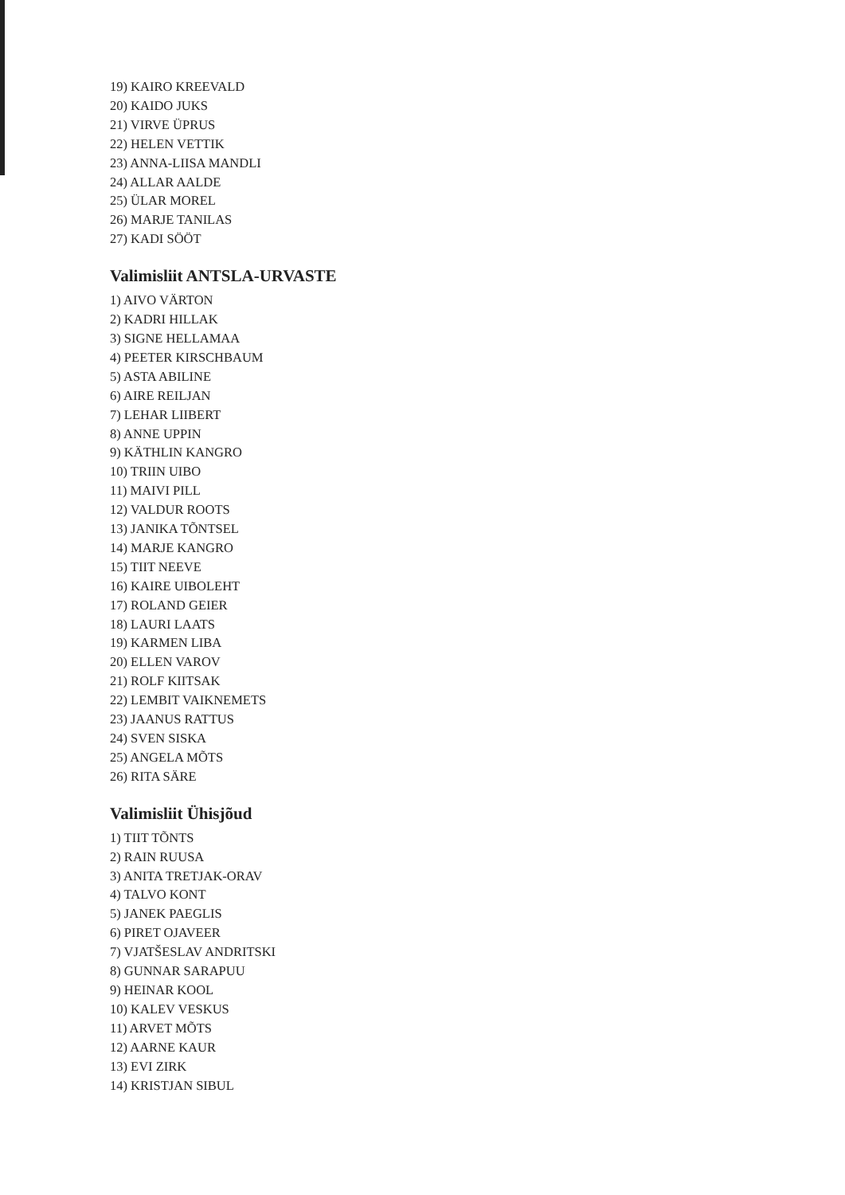19) KAIRO KREEVALD
20) KAIDO JUKS
21) VIRVE ÜPRUS
22) HELEN VETTIK
23) ANNA-LIISA MANDLI
24) ALLAR AALDE
25) ÜLAR MOREL
26) MARJE TANILAS
27) KADI SÖÖT
Valimisliit ANTSLA-URVASTE
1) AIVO VÄRTON
2) KADRI HILLAK
3) SIGNE HELLAMAA
4) PEETER KIRSCHBAUM
5) ASTA ABILINE
6) AIRE REILJAN
7) LEHAR LIIBERT
8) ANNE UPPIN
9) KÄTHLIN KANGRO
10) TRIIN UIBO
11) MAIVI PILL
12) VALDUR ROOTS
13) JANIKA TÕNTSEL
14) MARJE KANGRO
15) TIIT NEEVE
16) KAIRE UIBOLEHT
17) ROLAND GEIER
18) LAURI LAATS
19) KARMEN LIBA
20) ELLEN VAROV
21) ROLF KIITSAK
22) LEMBIT VAIKNEMETS
23) JAANUS RATTUS
24) SVEN SISKA
25) ANGELA MÕTS
26) RITA SÄRE
Valimisliit Ühisjõud
1) TIIT TÕNTS
2) RAIN RUUSA
3) ANITA TRETJAK-ORAV
4) TALVO KONT
5) JANEK PAEGLIS
6) PIRET OJAVEER
7) VJATŠESLAV ANDRITSKI
8) GUNNAR SARAPUU
9) HEINAR KOOL
10) KALEV VESKUS
11) ARVET MÕTS
12) AARNE KAUR
13) EVI ZIRK
14) KRISTJAN SIBUL